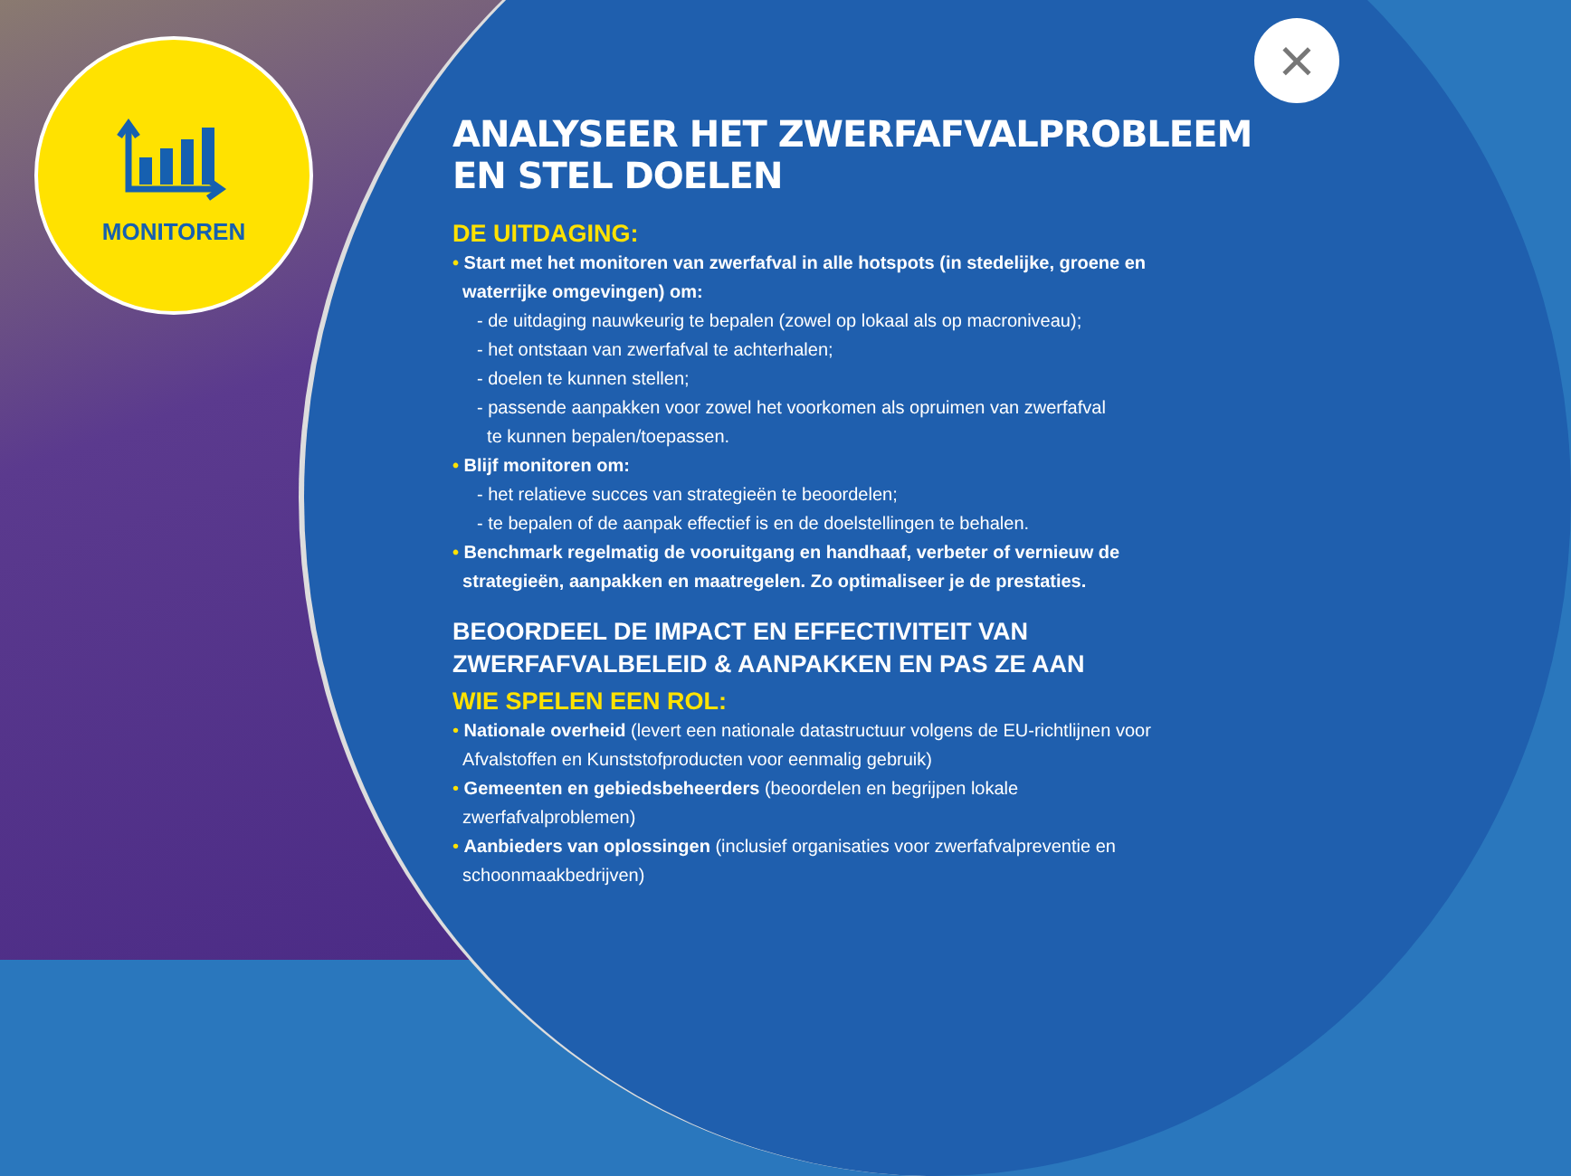MONITOREN ×
ANALYSEER HET ZWERFAFVALPROBLEEM
EN STEL DOELEN
DE UITDAGING:
• Start met het monitoren van zwerfafval in alle hotspots (in stedelijke, groene en
waterrijke omgevingen) om:
- de uitdaging nauwkeurig te bepalen (zowel op lokaal als op macroniveau);
- het ontstaan van zwerfafval te achterhalen;
- doelen te kunnen stellen;
- passende aanpakken voor zowel het voorkomen als opruimen van zwerfafval
te kunnen bepalen/toepassen.
• Blijf monitoren om:
- het relatieve succes van strategieën te beoordelen;
- te bepalen of de aanpak effectief is en de doelstellingen te behalen.
• Benchmark regelmatig de vooruitgang en handhaaf, verbeter of vernieuw de
strategieën, aanpakken en maatregelen. Zo optimaliseer je de prestaties.
BEOORDEEL DE IMPACT EN EFFECTIVITEIT VAN
ZWERFAFVALBELEID & AANPAKKEN EN PAS ZE AAN
WIE SPELEN EEN ROL:
• Nationale overheid (levert een nationale datastructuur volgens de EU-richtlijnen voor
Afvalstoffen en Kunststofproducten voor eenmalig gebruik)
• Gemeenten en gebiedsbeheerders (beoordelen en begrijpen lokale
zwerfafvalproblemen)
• Aanbieders van oplossingen (inclusief organisaties voor zwerfafvalpreventie en
schoonmaakbedrijven)